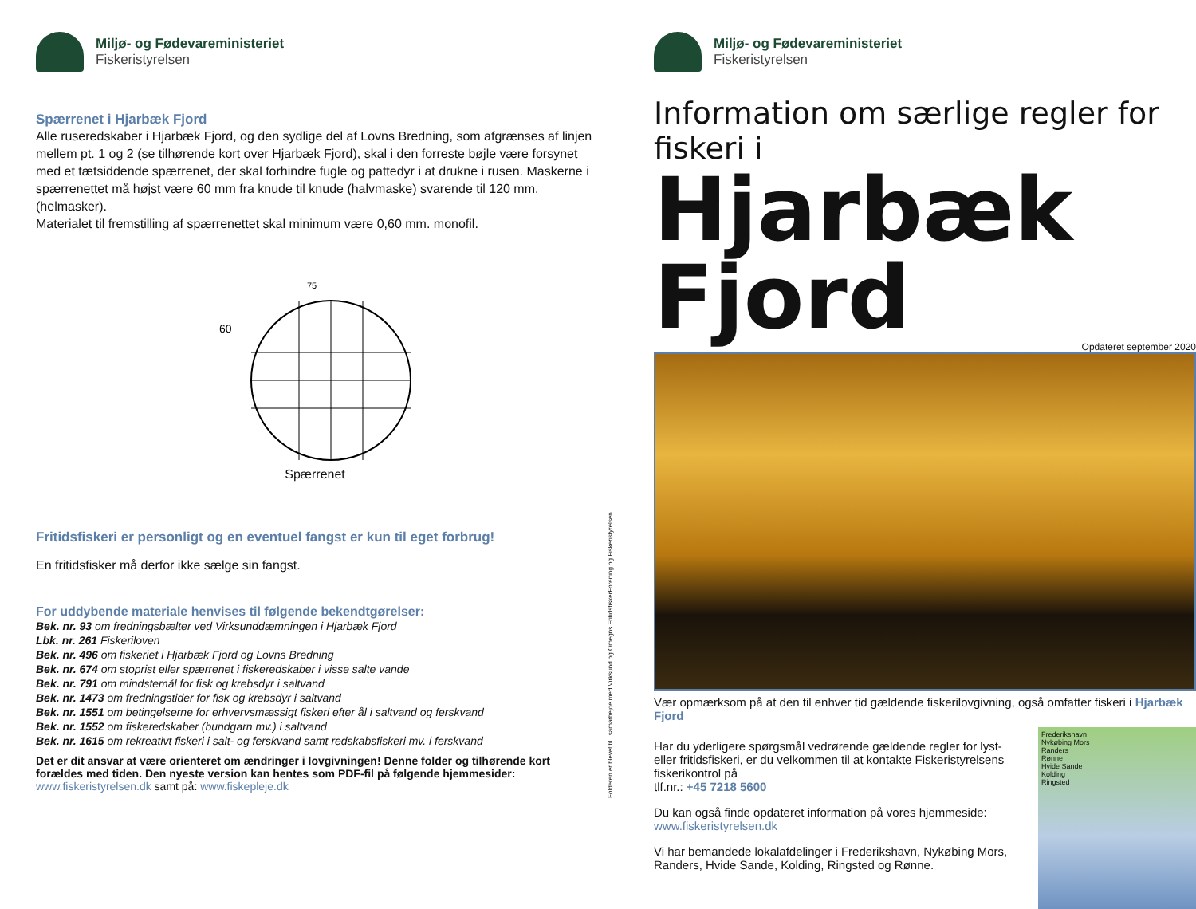Miljø- og Fødevareministeriet
Fiskeristyrelsen
Spærrenet i Hjarbæk Fjord
Alle ruseredskaber i Hjarbæk Fjord, og den sydlige del af Lovns Bredning, som afgrænses af linjen mellem pt. 1 og 2 (se tilhørende kort over Hjarbæk Fjord), skal i den forreste bøjle være forsynet med et tætsiddende spærrenet, der skal forhindre fugle og pattedyr i at drukne i rusen. Maskerne i spærrenettet må højst være 60 mm fra knude til knude (halvmaske) svarende til 120 mm. (helmasker).
Materialet til fremstilling af spærrenettet skal minimum være 0,60 mm. monofil.
75
60
Spærrenet
Fritidsfiskeri er personligt og en eventuel fangst er kun til eget forbrug!
En fritidsfisker må derfor ikke sælge sin fangst.
For uddybende materiale henvises til følgende bekendtgørelser:
Bek. nr. 93 om fredningsbælter ved Virksunddæmningen i Hjarbæk Fjord
Lbk. nr. 261 Fiskeriloven
Bek. nr. 496 om fiskeriet i Hjarbæk Fjord og Lovns Bredning
Bek. nr. 674 om stoprist eller spærrenet i fiskeredskaber i visse salte vande
Bek. nr. 791 om mindstemål for fisk og krebsdyr i saltvand
Bek. nr. 1473 om fredningstider for fisk og krebsdyr i saltvand
Bek. nr. 1551 om betingelserne for erhvervsmæssigt fiskeri efter ål i saltvand og ferskvand
Bek. nr. 1552 om fiskeredskaber (bundgarn mv.) i saltvand
Bek. nr. 1615 om rekreativt fiskeri i salt- og ferskvand samt redskabsfiskeri mv. i ferskvand
Det er dit ansvar at være orienteret om ændringer i lovgivningen! Denne folder og tilhørende kort forældes med tiden. Den nyeste version kan hentes som PDF-fil på følgende hjemmesider:
www.fiskeristyrelsen.dk samt på: www.fiskepleje.dk
Folderen er blevet til i samarbejde med Virksund og Omegns FritidsfiskerForening og Fiskeristyrelsen.
Miljø- og Fødevareministeriet
Fiskeristyrelsen
Information om særlige regler for fiskeri i
Hjarbæk Fjord
Opdateret september 2020
Vær opmærksom på at den til enhver tid gældende fiskerilovgivning, også omfatter fiskeri i Hjarbæk Fjord
Har du yderligere spørgsmål vedrørende gældende regler for lyst- eller fritidsfiskeri, er du velkommen til at kontakte Fiskeristyrelsens fiskerikontrol på
tlf.nr.: +45 7218 5600
Du kan også finde opdateret information på vores hjemmeside:
www.fiskeristyrelsen.dk
Vi har bemandede lokalafdelinger i Frederikshavn, Nykøbing Mors, Randers, Hvide Sande, Kolding, Ringsted og Rønne.
Frederikshavn
Nykøbing Mors
Randers
Rønne
Hvide Sande
Kolding
Ringsted